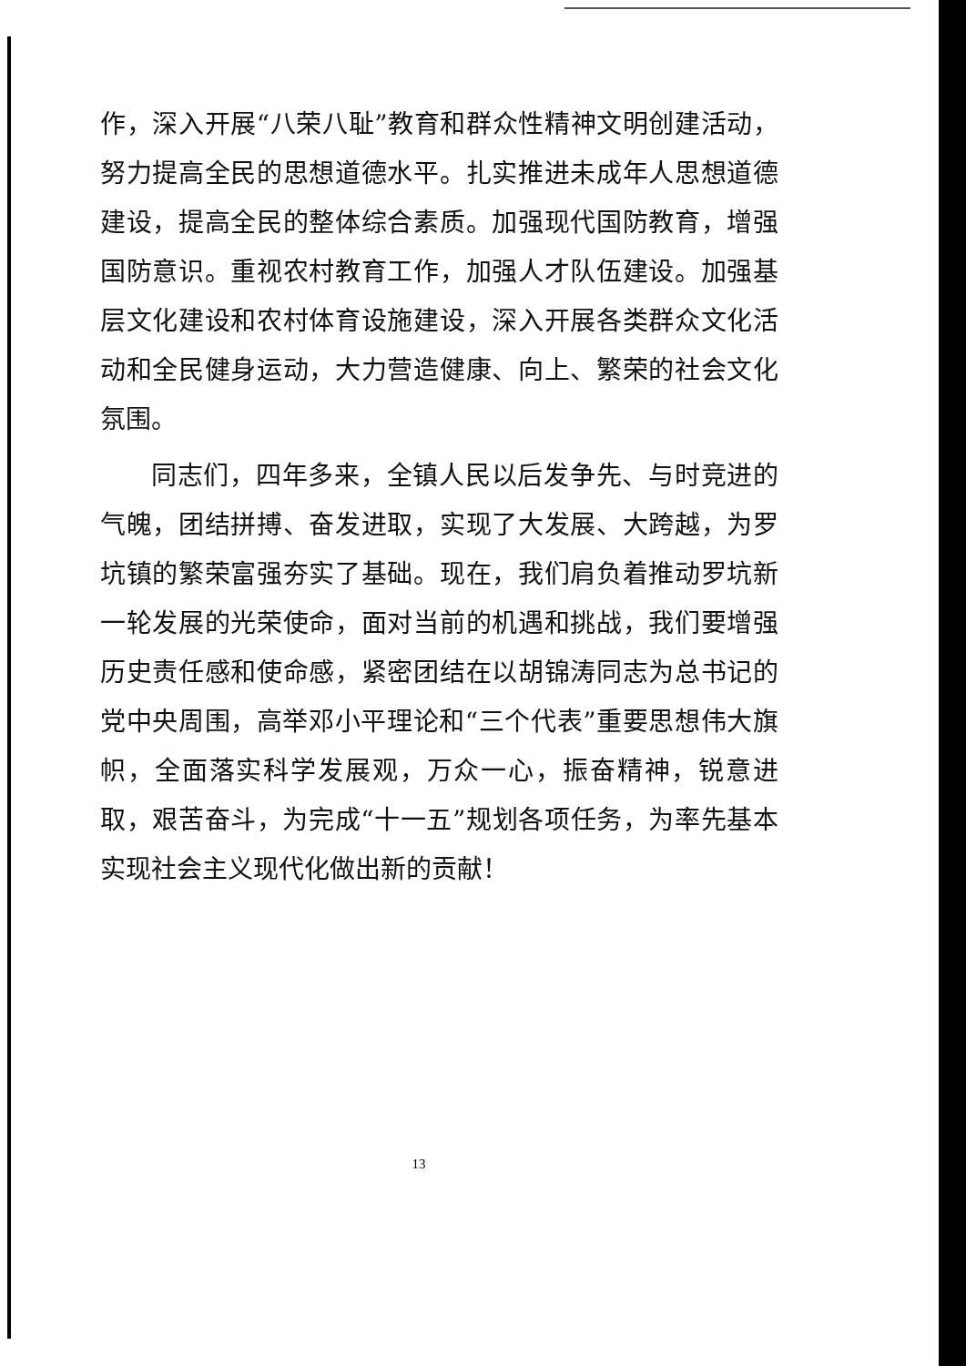作，深入开展“八荣八耻”教育和群众性精神文明创建活动，努力提高全民的思想道德水平。扎实推进未成年人思想道德建设，提高全民的整体综合素质。加强现代国防教育，增强国防意识。重视农村教育工作，加强人才队伍建设。加强基层文化建设和农村体育设施建设，深入开展各类群众文化活动和全民健身运动，大力营造健康、向上、繁荣的社会文化氛围。
同志们，四年多来，全镇人民以后发争先、与时竞进的气魄，团结拼搏、奋发进取，实现了大发展、大跨越，为罗坑镇的繁荣富强夯实了基础。现在，我们肩负着推动罗坑新一轮发展的光荣使命，面对当前的机遇和挑战，我们要增强历史责任感和使命感，紧密团结在以胡锦涛同志为总书记的党中央周围，高举邓小平理论和“三个代表”重要思想伟大旗帜，全面落实科学发展观，万众一心，振奋精神，锐意进取，艰苦奋斗，为完成“十一五”规划各项任务，为率先基本实现社会主义现代化做出新的贡献！
13